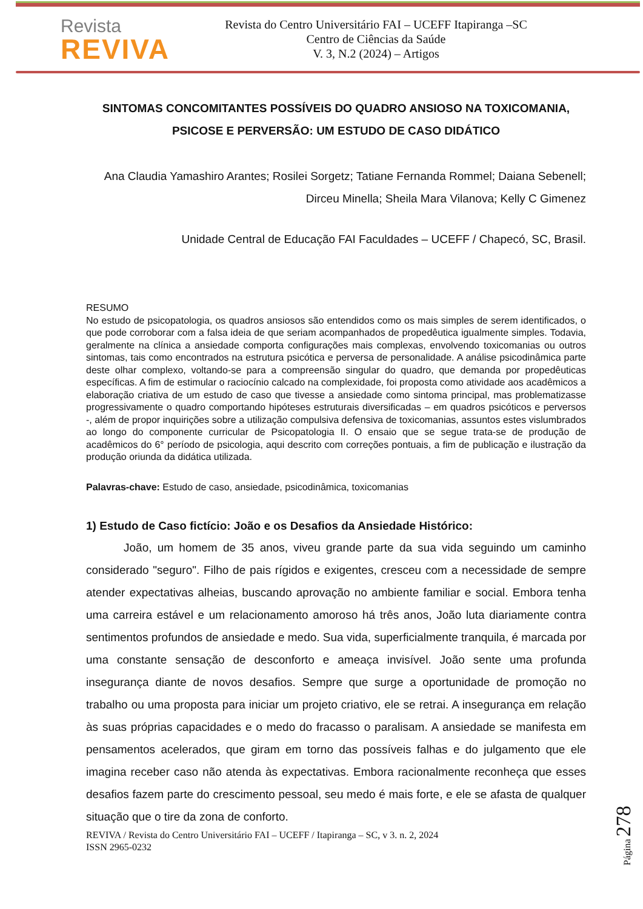Revista
REVIVA
Revista do Centro Universitário FAI – UCEFF Itapiranga –SC
Centro de Ciências da Saúde
V. 3, N.2 (2024) – Artigos
SINTOMAS CONCOMITANTES POSSÍVEIS DO QUADRO ANSIOSO NA TOXICOMANIA, PSICOSE E PERVERSÃO: UM ESTUDO DE CASO DIDÁTICO
Ana Claudia Yamashiro Arantes; Rosilei Sorgetz; Tatiane Fernanda Rommel; Daiana Sebenell; Dirceu Minella; Sheila Mara Vilanova; Kelly C Gimenez
Unidade Central de Educação FAI Faculdades – UCEFF / Chapecó, SC, Brasil.
RESUMO
No estudo de psicopatologia, os quadros ansiosos são entendidos como os mais simples de serem identificados, o que pode corroborar com a falsa ideia de que seriam acompanhados de propedêutica igualmente simples. Todavia, geralmente na clínica a ansiedade comporta configurações mais complexas, envolvendo toxicomanias ou outros sintomas, tais como encontrados na estrutura psicótica e perversa de personalidade. A análise psicodinâmica parte deste olhar complexo, voltando-se para a compreensão singular do quadro, que demanda por propedêuticas específicas. A fim de estimular o raciocínio calcado na complexidade, foi proposta como atividade aos acadêmicos a elaboração criativa de um estudo de caso que tivesse a ansiedade como sintoma principal, mas problematizasse progressivamente o quadro comportando hipóteses estruturais diversificadas – em quadros psicóticos e perversos -, além de propor inquirições sobre a utilização compulsiva defensiva de toxicomanias, assuntos estes vislumbrados ao longo do componente curricular de Psicopatologia II. O ensaio que se segue trata-se de produção de acadêmicos do 6° período de psicologia, aqui descrito com correções pontuais, a fim de publicação e ilustração da produção oriunda da didática utilizada.
Palavras-chave: Estudo de caso, ansiedade, psicodinâmica, toxicomanias
1) Estudo de Caso fictício: João e os Desafios da Ansiedade Histórico:
João, um homem de 35 anos, viveu grande parte da sua vida seguindo um caminho considerado "seguro". Filho de pais rígidos e exigentes, cresceu com a necessidade de sempre atender expectativas alheias, buscando aprovação no ambiente familiar e social. Embora tenha uma carreira estável e um relacionamento amoroso há três anos, João luta diariamente contra sentimentos profundos de ansiedade e medo. Sua vida, superficialmente tranquila, é marcada por uma constante sensação de desconforto e ameaça invisível. João sente uma profunda insegurança diante de novos desafios. Sempre que surge a oportunidade de promoção no trabalho ou uma proposta para iniciar um projeto criativo, ele se retrai. A insegurança em relação às suas próprias capacidades e o medo do fracasso o paralisam. A ansiedade se manifesta em pensamentos acelerados, que giram em torno das possíveis falhas e do julgamento que ele imagina receber caso não atenda às expectativas. Embora racionalmente reconheça que esses desafios fazem parte do crescimento pessoal, seu medo é mais forte, e ele se afasta de qualquer situação que o tire da zona de conforto.
REVIVA / Revista do Centro Universitário FAI – UCEFF / Itapiranga – SC, v 3. n. 2, 2024
ISSN 2965-0232
Página 278